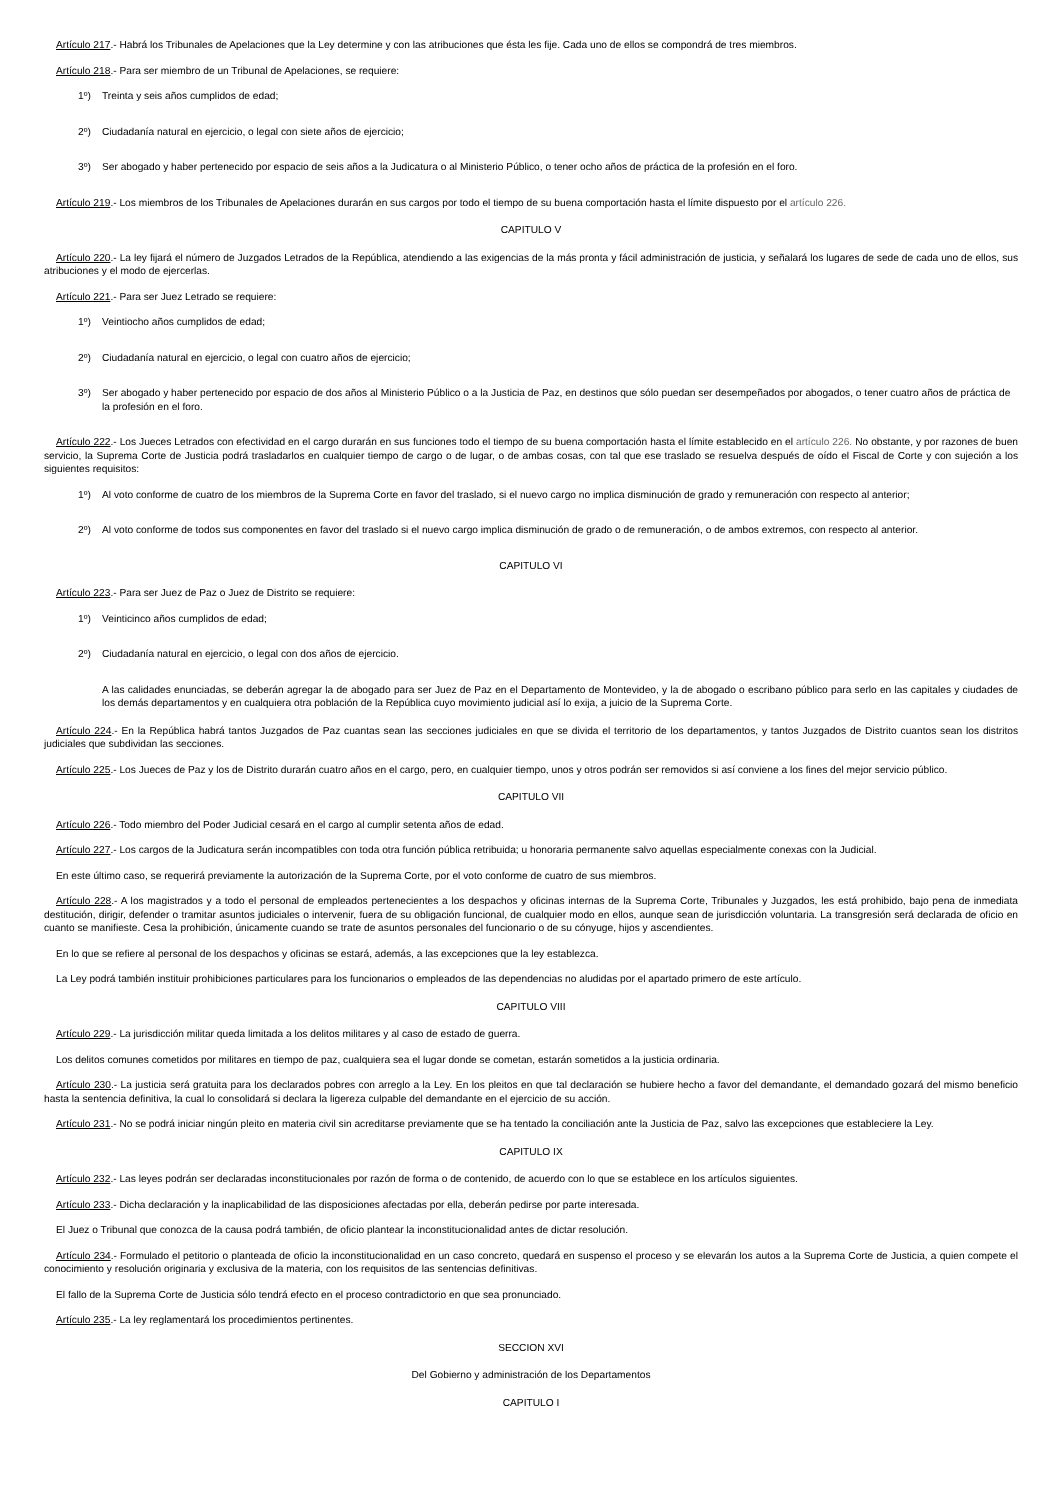Artículo 217.- Habrá los Tribunales de Apelaciones que la Ley determine y con las atribuciones que ésta les fije. Cada uno de ellos se compondrá de tres miembros.
Artículo 218.- Para ser miembro de un Tribunal de Apelaciones, se requiere:
1º) Treinta y seis años cumplidos de edad;
2º) Ciudadanía natural en ejercicio, o legal con siete años de ejercicio;
3º) Ser abogado y haber pertenecido por espacio de seis años a la Judicatura o al Ministerio Público, o tener ocho años de práctica de la profesión en el foro.
Artículo 219.- Los miembros de los Tribunales de Apelaciones durarán en sus cargos por todo el tiempo de su buena comportación hasta el límite dispuesto por el artículo 226.
CAPITULO V
Artículo 220.- La ley fijará el número de Juzgados Letrados de la República, atendiendo a las exigencias de la más pronta y fácil administración de justicia, y señalará los lugares de sede de cada uno de ellos, sus atribuciones y el modo de ejercerlas.
Artículo 221.- Para ser Juez Letrado se requiere:
1º) Veintiocho años cumplidos de edad;
2º) Ciudadanía natural en ejercicio, o legal con cuatro años de ejercicio;
3º) Ser abogado y haber pertenecido por espacio de dos años al Ministerio Público o a la Justicia de Paz, en destinos que sólo puedan ser desempeñados por abogados, o tener cuatro años de práctica de la profesión en el foro.
Artículo 222.- Los Jueces Letrados con efectividad en el cargo durarán en sus funciones todo el tiempo de su buena comportación hasta el límite establecido en el artículo 226. No obstante, y por razones de buen servicio, la Suprema Corte de Justicia podrá trasladarlos en cualquier tiempo de cargo o de lugar, o de ambas cosas, con tal que ese traslado se resuelva después de oído el Fiscal de Corte y con sujeción a los siguientes requisitos:
1º) Al voto conforme de cuatro de los miembros de la Suprema Corte en favor del traslado, si el nuevo cargo no implica disminución de grado y remuneración con respecto al anterior;
2º) Al voto conforme de todos sus componentes en favor del traslado si el nuevo cargo implica disminución de grado o de remuneración, o de ambos extremos, con respecto al anterior.
CAPITULO VI
Artículo 223.- Para ser Juez de Paz o Juez de Distrito se requiere:
1º) Veinticinco años cumplidos de edad;
2º) Ciudadanía natural en ejercicio, o legal con dos años de ejercicio.
A las calidades enunciadas, se deberán agregar la de abogado para ser Juez de Paz en el Departamento de Montevideo, y la de abogado o escribano público para serlo en las capitales y ciudades de los demás departamentos y en cualquiera otra población de la República cuyo movimiento judicial así lo exija, a juicio de la Suprema Corte.
Artículo 224.- En la República habrá tantos Juzgados de Paz cuantas sean las secciones judiciales en que se divida el territorio de los departamentos, y tantos Juzgados de Distrito cuantos sean los distritos judiciales que subdividan las secciones.
Artículo 225.- Los Jueces de Paz y los de Distrito durarán cuatro años en el cargo, pero, en cualquier tiempo, unos y otros podrán ser removidos si así conviene a los fines del mejor servicio público.
CAPITULO VII
Artículo 226.- Todo miembro del Poder Judicial cesará en el cargo al cumplir setenta años de edad.
Artículo 227.- Los cargos de la Judicatura serán incompatibles con toda otra función pública retribuida; u honoraria permanente salvo aquellas especialmente conexas con la Judicial.
En este último caso, se requerirá previamente la autorización de la Suprema Corte, por el voto conforme de cuatro de sus miembros.
Artículo 228.- A los magistrados y a todo el personal de empleados pertenecientes a los despachos y oficinas internas de la Suprema Corte, Tribunales y Juzgados, les está prohibido, bajo pena de inmediata destitución, dirigir, defender o tramitar asuntos judiciales o intervenir, fuera de su obligación funcional, de cualquier modo en ellos, aunque sean de jurisdicción voluntaria. La transgresión será declarada de oficio en cuanto se manifieste. Cesa la prohibición, únicamente cuando se trate de asuntos personales del funcionario o de su cónyuge, hijos y ascendientes.
En lo que se refiere al personal de los despachos y oficinas se estará, además, a las excepciones que la ley establezca.
La Ley podrá también instituir prohibiciones particulares para los funcionarios o empleados de las dependencias no aludidas por el apartado primero de este artículo.
CAPITULO VIII
Artículo 229.- La jurisdicción militar queda limitada a los delitos militares y al caso de estado de guerra.
Los delitos comunes cometidos por militares en tiempo de paz, cualquiera sea el lugar donde se cometan, estarán sometidos a la justicia ordinaria.
Artículo 230.- La justicia será gratuita para los declarados pobres con arreglo a la Ley. En los pleitos en que tal declaración se hubiere hecho a favor del demandante, el demandado gozará del mismo beneficio hasta la sentencia definitiva, la cual lo consolidará si declara la ligereza culpable del demandante en el ejercicio de su acción.
Artículo 231.- No se podrá iniciar ningún pleito en materia civil sin acreditarse previamente que se ha tentado la conciliación ante la Justicia de Paz, salvo las excepciones que estableciere la Ley.
CAPITULO IX
Artículo 232.- Las leyes podrán ser declaradas inconstitucionales por razón de forma o de contenido, de acuerdo con lo que se establece en los artículos siguientes.
Artículo 233.- Dicha declaración y la inaplicabilidad de las disposiciones afectadas por ella, deberán pedirse por parte interesada.
El Juez o Tribunal que conozca de la causa podrá también, de oficio plantear la inconstitucionalidad antes de dictar resolución.
Artículo 234.- Formulado el petitorio o planteada de oficio la inconstitucionalidad en un caso concreto, quedará en suspenso el proceso y se elevarán los autos a la Suprema Corte de Justicia, a quien compete el conocimiento y resolución originaria y exclusiva de la materia, con los requisitos de las sentencias definitivas.
El fallo de la Suprema Corte de Justicia sólo tendrá efecto en el proceso contradictorio en que sea pronunciado.
Artículo 235.- La ley reglamentará los procedimientos pertinentes.
SECCION XVI
Del Gobierno y administración de los Departamentos
CAPITULO I